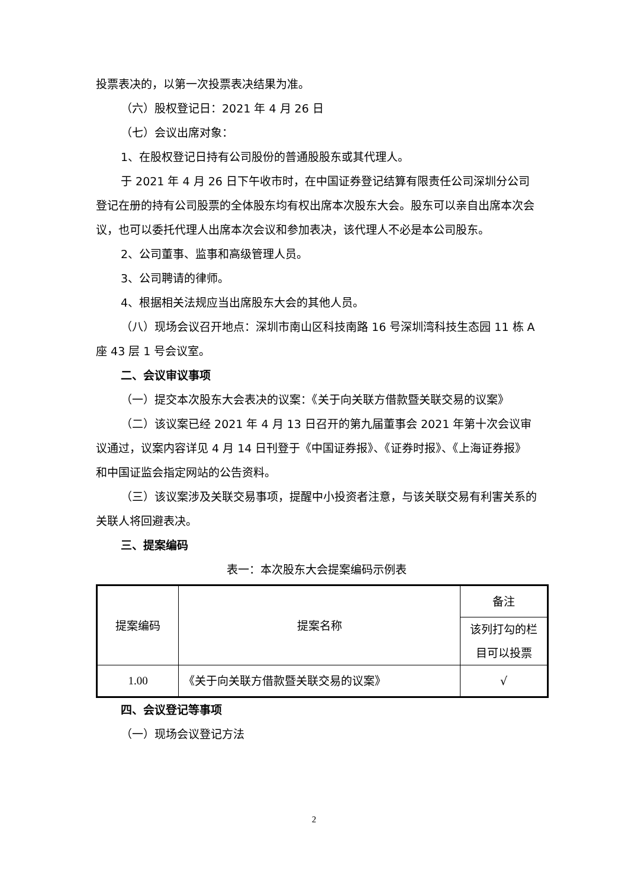投票表决的，以第一次投票表决结果为准。
（六）股权登记日：2021 年 4 月 26 日
（七）会议出席对象：
1、在股权登记日持有公司股份的普通股股东或其代理人。
于 2021 年 4 月 26 日下午收市时，在中国证券登记结算有限责任公司深圳分公司登记在册的持有公司股票的全体股东均有权出席本次股东大会。股东可以亲自出席本次会议，也可以委托代理人出席本次会议和参加表决，该代理人不必是本公司股东。
2、公司董事、监事和高级管理人员。
3、公司聘请的律师。
4、根据相关法规应当出席股东大会的其他人员。
（八）现场会议召开地点：深圳市南山区科技南路 16 号深圳湾科技生态园 11 栋 A 座 43 层 1 号会议室。
二、会议审议事项
（一）提交本次股东大会表决的议案：《关于向关联方借款暨关联交易的议案》
（二）该议案已经 2021 年 4 月 13 日召开的第九届董事会 2021 年第十次会议审议通过，议案内容详见 4 月 14 日刊登于《中国证券报》、《证券时报》、《上海证券报》和中国证监会指定网站的公告资料。
（三）该议案涉及关联交易事项，提醒中小投资者注意，与该关联交易有利害关系的关联人将回避表决。
三、提案编码
表一：本次股东大会提案编码示例表
| 提案编码 | 提案名称 | 备注 |
| | | 该列打勾的栏目可以投票 |
| 1.00 | 《关于向关联方借款暨关联交易的议案》 | √ |
四、会议登记等事项
（一）现场会议登记方法
2